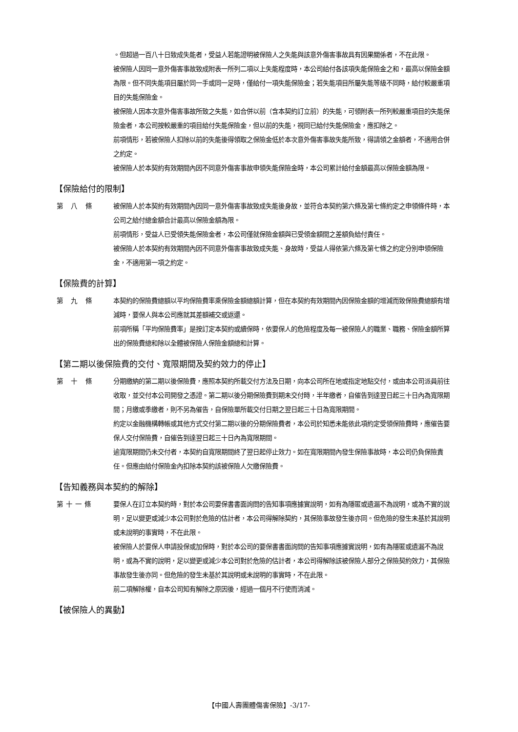。但超過一百八十日致成失能者，受益人若能證明被保險人之失能與該意外傷害事故具有因果關係者，不在此限。
被保險人因同一意外傷害事故致成附表一所列二項以上失能程度時，本公司給付各該項失能保險金之和，最高以保險金額為限。但不同失能項目屬於同一手或同一足時，僅給付一項失能保險金；若失能項目所屬失能等級不同時，給付較嚴重項目的失能保險金。
被保險人因本次意外傷害事故所致之失能，如合併以前（含本契約訂立前）的失能，可領附表一所列較嚴重項目的失能保險金者，本公司按較嚴重的項目給付失能保險金，但以前的失能，視同已給付失能保險金，應扣除之。
前項情形，若被保險人扣除以前的失能後得領取之保險金低於本次意外傷害事故失能所致，得請領之金額者，不適用合併之約定。
被保險人於本契約有效期間內因不同意外傷害事故申領失能保險金時，本公司累計給付金額最高以保險金額為限。
【保險給付的限制】
第 八 條 被保險人於本契約有效期間內因同一意外傷害事故致成失能後身故，並符合本契約第六條及第七條約定之申領條件時，本公司之給付總金額合計最高以保險金額為限。
前項情形，受益人已受領失能保險金者，本公司僅就保險金額與已受領金額間之差額負給付責任。
被保險人於本契約有效期間內因不同意外傷害事故致成失能、身故時，受益人得依第六條及第七條之約定分別申領保險金，不適用第一項之約定。
【保險費的計算】
第 九 條 本契約的保險費總額以平均保險費率乘保險金額總額計算，但在本契約有效期間內因保險金額的增減而致保險費總額有增減時，要保人與本公司應就其差額補交或返還。
前項所稱「平均保險費率」是按訂定本契約或續保時，依要保人的危險程度及每一被保險人的職業、職務、保險金額所算出的保險費總和除以全體被保險人保險金額總和計算。
【第二期以後保險費的交付、寬限期間及契約效力的停止】
第 十 條 分期繳納的第二期以後保險費，應照本契約所載交付方法及日期，向本公司所在地或指定地點交付，或由本公司派員前往收取，並交付本公司開發之憑證。第二期以後分期保險費到期未交付時，半年繳者，自催告到達翌日起三十日內為寬限期間；月繳或季繳者，則不另為催告，自保險單所載交付日期之翌日起三十日為寬限期間。
約定以金融機構轉帳或其他方式交付第二期以後的分期保險費者，本公司於知悉未能依此項約定受領保險費時，應催告要保人交付保險費，自催告到達翌日起三十日內為寬限期間。
逾寬限期間仍未交付者，本契約自寬限期間終了翌日起停止效力。如在寬限期間內發生保險事故時，本公司仍負保險責任。但應由給付保險金內扣除本契約該被保險人欠繳保險費。
【告知義務與本契約的解除】
第十一條 要保人在訂立本契約時，對於本公司要保書書面詢問的告知事項應據實說明，如有為隱匿或遺漏不為說明，或為不實的說明，足以變更或減少本公司對於危險的估計者，本公司得解除契約，其保險事故發生後亦同。但危險的發生未基於其說明或未說明的事實時，不在此限。
被保險人於要保人申請投保或加保時，對於本公司的要保書書面詢問的告知事項應據實說明，如有為隱匿或遺漏不為說明，或為不實的說明，足以變更或減少本公司對於危險的估計者，本公司得解除該被保險人部分之保險契約效力，其保險事故發生後亦同。但危險的發生未基於其說明或未說明的事實時，不在此限。
前二項解除權，自本公司知有解除之原因後，經過一個月不行使而消滅。
【被保險人的異動】
【中國人壽團體傷害保險】-3/17-